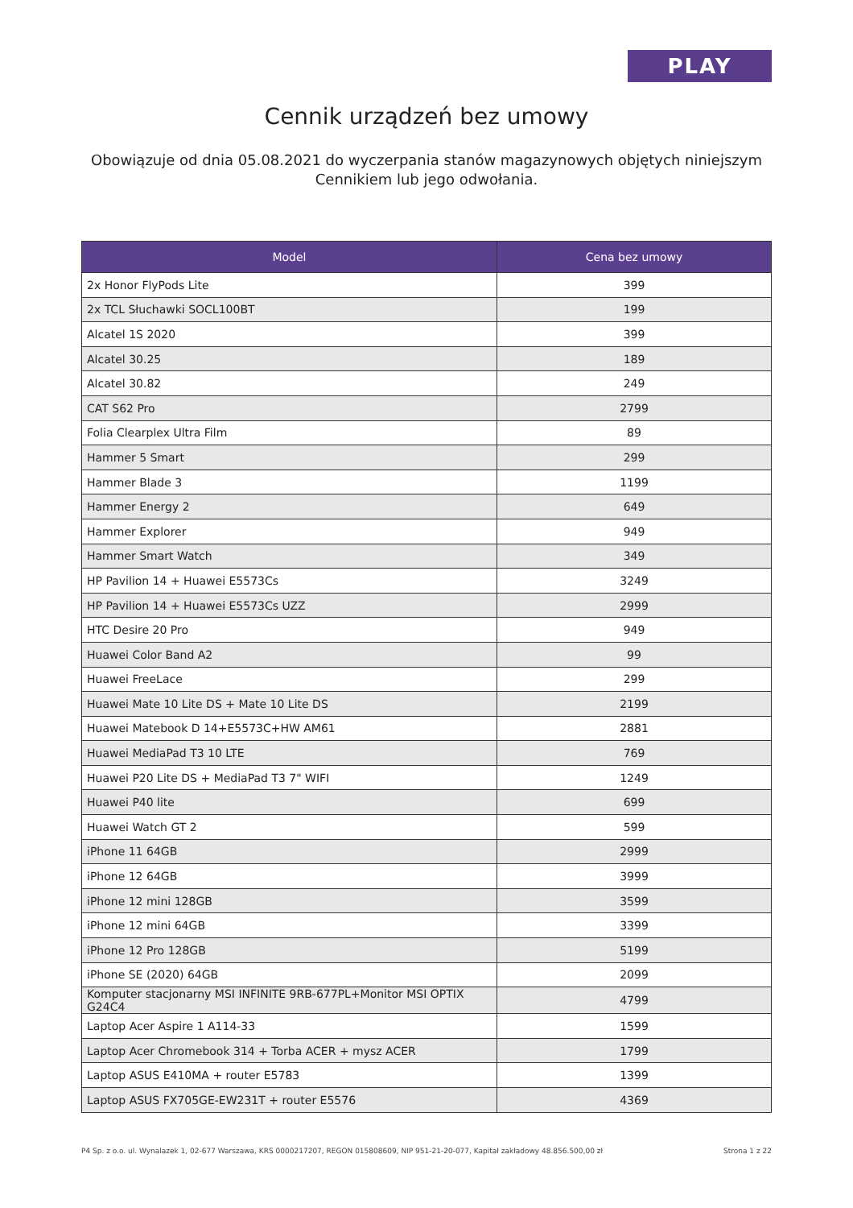PLAY
Cennik urządzeń bez umowy
Obowiązuje od dnia 05.08.2021 do wyczerpania stanów magazynowych objętych niniejszym Cennikiem lub jego odwołania.
| Model | Cena bez umowy |
| --- | --- |
| 2x Honor FlyPods Lite | 399 |
| 2x TCL Słuchawki SOCL100BT | 199 |
| Alcatel 1S 2020 | 399 |
| Alcatel 30.25 | 189 |
| Alcatel 30.82 | 249 |
| CAT S62 Pro | 2799 |
| Folia Clearplex Ultra Film | 89 |
| Hammer 5 Smart | 299 |
| Hammer Blade 3 | 1199 |
| Hammer Energy 2 | 649 |
| Hammer Explorer | 949 |
| Hammer Smart Watch | 349 |
| HP Pavilion 14 + Huawei E5573Cs | 3249 |
| HP Pavilion 14 + Huawei E5573Cs UZZ | 2999 |
| HTC Desire 20 Pro | 949 |
| Huawei Color Band A2 | 99 |
| Huawei FreeLace | 299 |
| Huawei Mate 10 Lite DS + Mate 10 Lite DS | 2199 |
| Huawei Matebook D 14+E5573C+HW AM61 | 2881 |
| Huawei MediaPad T3 10 LTE | 769 |
| Huawei P20 Lite DS + MediaPad T3 7" WIFI | 1249 |
| Huawei P40 lite | 699 |
| Huawei Watch GT 2 | 599 |
| iPhone 11 64GB | 2999 |
| iPhone 12 64GB | 3999 |
| iPhone 12 mini 128GB | 3599 |
| iPhone 12 mini 64GB | 3399 |
| iPhone 12 Pro 128GB | 5199 |
| iPhone SE (2020) 64GB | 2099 |
| Komputer stacjonarny MSI INFINITE 9RB-677PL+Monitor MSI OPTIX G24C4 | 4799 |
| Laptop Acer Aspire 1 A114-33 | 1599 |
| Laptop Acer Chromebook 314 + Torba ACER + mysz ACER | 1799 |
| Laptop ASUS E410MA + router E5783 | 1399 |
| Laptop ASUS FX705GE-EW231T + router E5576 | 4369 |
P4 Sp. z o.o. ul. Wynalazek 1, 02-677 Warszawa, KRS 0000217207, REGON 015808609, NIP 951-21-20-077, Kapitał zakładowy 48.856.500,00 zł Strona 1 z 22